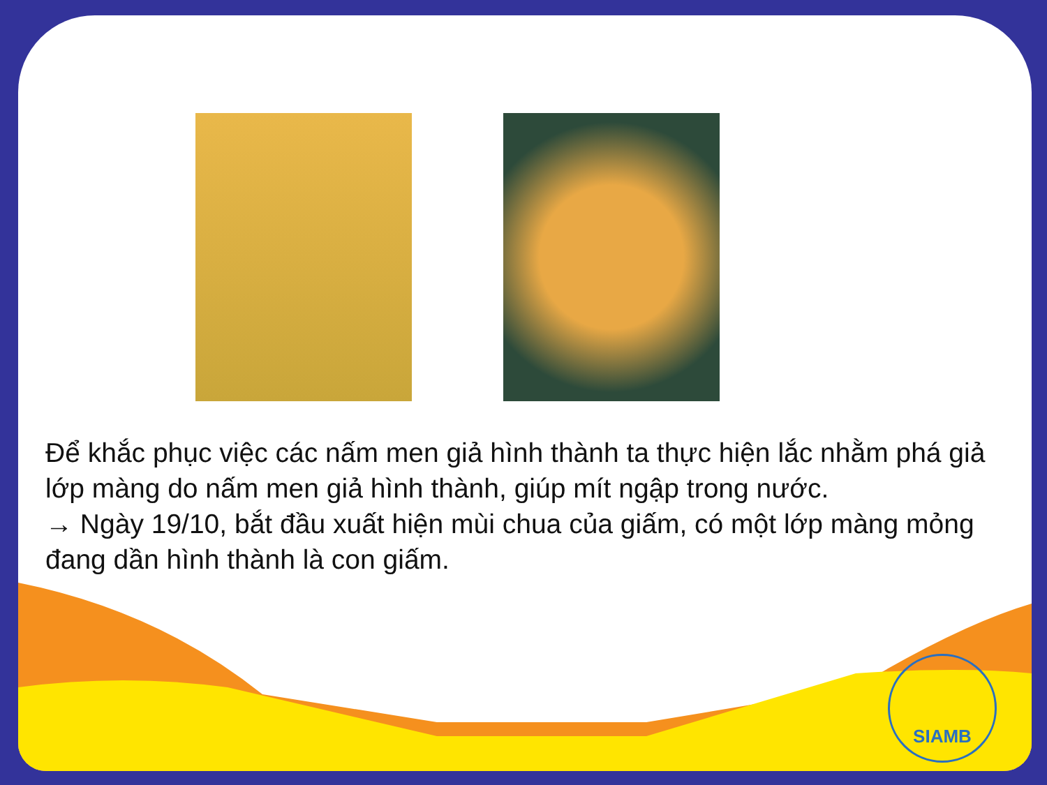Để khắc phục việc các nấm men giả hình thành ta thực hiện lắc nhằm phá giả lớp màng do nấm men giả hình thành, giúp mít ngập trong nước.
→ Ngày 19/10, bắt đầu xuất hiện mùi chua của giấm, có một lớp màng mỏng đang dần hình thành là con giấm.
SIAMB